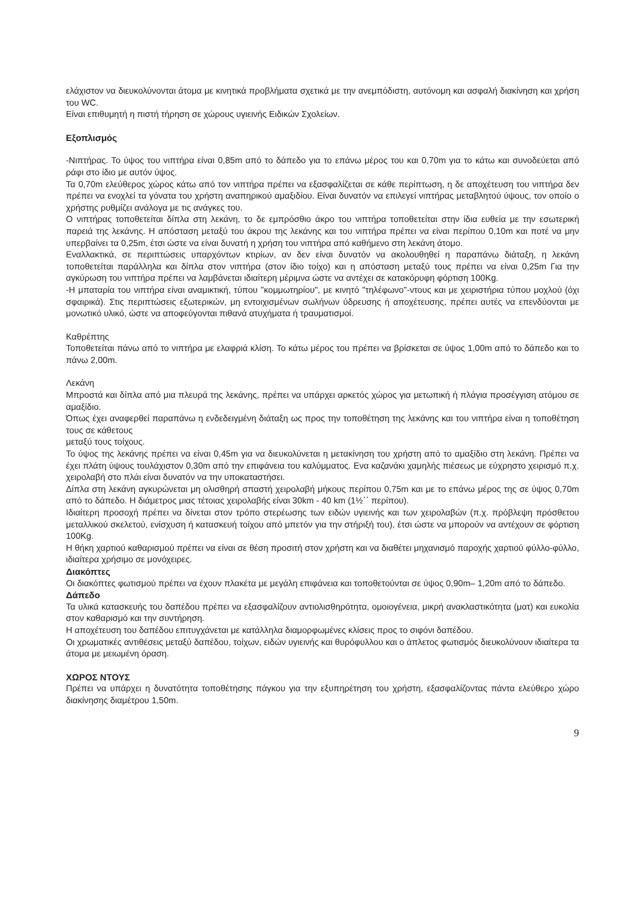ελάχιστον να διευκολύνονται άτομα με κινητικά προβλήματα σχετικά με την ανεμπόδιστη, αυτόνομη και ασφαλή διακίνηση και χρήση του WC.
Είναι επιθυμητή η πιστή τήρηση σε χώρους υγιεινής Ειδικών Σχολείων.
Εξοπλισμός
-Νιπτήρας. Το ύψος του νιπτήρα είναι 0,85m από το δάπεδο για το επάνω μέρος του και 0,70m για το κάτω και συνοδεύεται από ράφι στο ίδιο με αυτόν ύψος.
Τα 0,70m ελεύθερος χώρος κάτω από τον νιπτήρα πρέπει να εξασφαλίζεται σε κάθε περίπτωση, η δε αποχέτευση του νιπτήρα δεν πρέπει να ενοχλεί τα γόνατα του χρήστη αναπηρικού αμαξιδίου. Είναι δυνατόν να επιλεγεί νιπτήρας μεταβλητού ύψους, τον οποίο ο χρήστης ρυθμίζει ανάλογα με τις ανάγκες του.
Ο νιπτήρας τοποθετείται δίπλα στη λεκάνη, το δε εμπρόσθιο άκρο του νιπτήρα τοποθετείται στην ίδια ευθεία με την εσωτερική παρειά της λεκάνης. Η απόσταση μεταξύ του άκρου της λεκάνης και του νιπτήρα πρέπει να είναι περίπου 0,10m και ποτέ να μην υπερβαίνει τα 0,25m, έτσι ώστε να είναι δυνατή η χρήση του νιπτήρα από καθήμενο στη λεκάνη άτομο.
Εναλλακτικά, σε περιπτώσεις υπαρχόντων κτιρίων, αν δεν είναι δυνατόν να ακολουθηθεί η παραπάνω διάταξη, η λεκάνη τοποθετείται παράλληλα και δίπλα στον νιπτήρα (στον ίδιο τοίχο) και η απόσταση μεταξύ τους πρέπει να είναι 0,25m Για την αγκύρωση του νιπτήρα πρέπει να λαμβάνεται ιδιαίτερη μέριμνα ώστε να αντέχει σε κατακόρυφη φόρτιση 100Kg.
-Η μπαταρία του νιπτήρα είναι αναμικτική, τύπου "κομμωτηρίου", με κινητό "τηλέφωνο"-ντους και με χειριστήρια τύπου μοχλού (όχι σφαιρικά). Στις περιπτώσεις εξωτερικών, μη εντοιχισμένων σωλήνων ύδρευσης ή αποχέτευσης, πρέπει αυτές να επενδύονται με μονωτικό υλικό, ώστε να αποφεύγονται πιθανά ατυχήματα ή τραυματισμοί.
Καθρέπτης
Τοποθετείται πάνω από το νιπτήρα με ελαφριά κλίση. Το κάτω μέρος του πρέπει να βρίσκεται σε ύψος 1,00m από το δάπεδο και το πάνω 2,00m.
Λεκάνη
Μπροστά και δίπλα από μια πλευρά της λεκάνης, πρέπει να υπάρχει αρκετός χώρος για μετωπική ή πλάγια προσέγγιση ατόμου σε αμαξίδιο.
Όπως έχει αναφερθεί παραπάνω η ενδεδειγμένη διάταξη ως προς την τοποθέτηση της λεκάνης και του νιπτήρα είναι η τοποθέτηση τους σε κάθετους
μεταξύ τους τοίχους.
Το ύψος της λεκάνης πρέπει να είναι 0,45m για να διευκολύνεται η μετακίνηση του χρήστη από το αμαξίδιο στη λεκάνη. Πρέπει να έχει πλάτη ύψους τουλάχιστον 0,30m από την επιφάνεια του καλύμματος. Ενα καζανάκι χαμηλής πιέσεως με εύχρηστο χειρισμό π.χ. χειρολαβή στο πλάι είναι δυνατόν να την υποκαταστήσει.
Δίπλα στη λεκάνη αγκυρώνεται μη ολισθηρή σπαστή χειρολαβή μήκους περίπου 0,75m και με το επάνω μέρος της σε ύψος 0,70m από το δάπεδο. Η διάμετρος μιας τέτοιας χειρολαβής είναι 30km - 40 km (1½΄΄ περίπου).
Ιδιαίτερη προσοχή πρέπει να δίνεται στον τρόπο στερέωσης των ειδών υγιεινής και των χειρολαβών (π.χ. πρόβλεψη πρόσθετου μεταλλικού σκελετού, ενίσχυση ή κατασκευή τοίχου από μπετόν για την στήριξή του), έτσι ώστε να μπορούν να αντέχουν σε φόρτιση 100Kg.
Η θήκη χαρτιού καθαρισμού πρέπει να είναι σε θέση προσιτή στον χρήστη και να διαθέτει μηχανισμό παροχής χαρτιού φύλλο-φύλλο, ιδιαίτερα χρήσιμο σε μονόχειρες.
Διακόπτες
Οι διακόπτες φωτισμού πρέπει να έχουν πλακέτα με μεγάλη επιφάνεια και τοποθετούνται σε ύψος 0,90m– 1,20m από το δάπεδο.
Δάπεδο
Τα υλικά κατασκευής του δαπέδου πρέπει να εξασφαλίζουν αντιολισθηρότητα, ομοιογένεια, μικρή ανακλαστικότητα (ματ) και ευκολία στον καθαρισμό και την συντήρηση.
Η αποχέτευση του δαπέδου επιτυγχάνεται με κατάλληλα διαμορφωμένες κλίσεις προς το σιφόνι δαπέδου.
Οι χρωματικές αντιθέσεις μεταξύ δαπέδου, τοίχων, ειδών υγιεινής και θυρόφυλλου και ο άπλετος φωτισμός διευκολύνουν ιδιαίτερα τα άτομα με μειωμένη όραση.
ΧΩΡΟΣ ΝΤΟΥΣ
Πρέπει να υπάρχει η δυνατότητα τοποθέτησης πάγκου για την εξυπηρέτηση του χρήστη, εξασφαλίζοντας πάντα ελεύθερο χώρο διακίνησης διαμέτρου 1,50m.
9